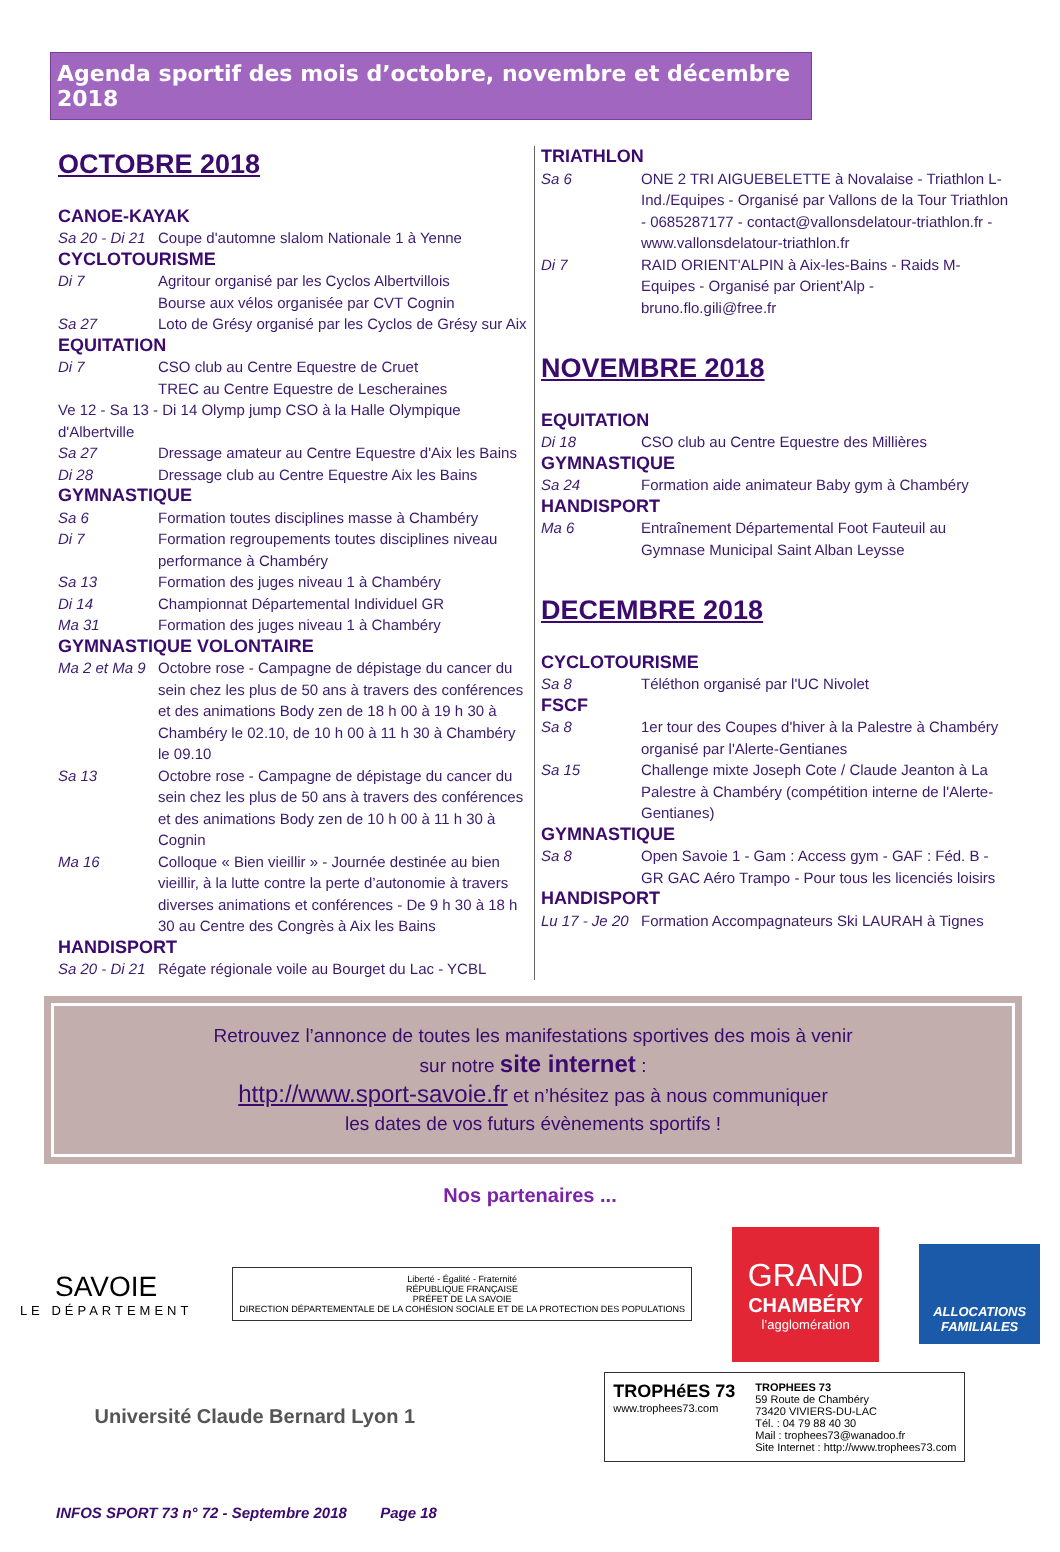Agenda sportif des mois d’octobre, novembre et décembre 2018
OCTOBRE 2018
CANOE-KAYAK
Sa 20 - Di 21 Coupe d'automne slalom Nationale 1 à Yenne
CYCLOTOURISME
Di 7 Agritour organisé par les Cyclos Albertvillois
Bourse aux vélos organisée par CVT Cognin
Sa 27 Loto de Grésy organisé par les Cyclos de Grésy sur Aix
EQUITATION
Di 7 CSO club au Centre Equestre de Cruet
TREC au Centre Equestre de Lescheraines
Ve 12 - Sa 13 - Di 14 Olymp jump CSO à la Halle Olympique d'Albertville
Sa 27 Dressage amateur au Centre Equestre d'Aix les Bains
Di 28 Dressage club au Centre Equestre Aix les Bains
GYMNASTIQUE
Sa 6 Formation toutes disciplines masse à Chambéry
Di 7 Formation regroupements toutes disciplines niveau performance à Chambéry
Sa 13 Formation des juges niveau 1 à Chambéry
Di 14 Championnat Départemental Individuel GR
Ma 31 Formation des juges niveau 1 à Chambéry
GYMNASTIQUE VOLONTAIRE
Ma 2 et Ma 9 Octobre rose - Campagne de dépistage du cancer du sein chez les plus de 50 ans à travers des conférences et des animations Body zen de 18 h 00 à 19 h 30 à Chambéry le 02.10, de 10 h 00 à 11 h 30 à Chambéry le 09.10
Sa 13 Octobre rose - Campagne de dépistage du cancer du sein chez les plus de 50 ans à travers des conférences et des animations Body zen de 10 h 00 à 11 h 30 à Cognin
Ma 16 Colloque « Bien vieillir » - Journée destinée au bien vieillir, à la lutte contre la perte d’autonomie à travers diverses animations et conférences - De 9 h 30 à 18 h 30 au Centre des Congrès à Aix les Bains
HANDISPORT
Sa 20 - Di 21 Régate régionale voile au Bourget du Lac - YCBL
TRIATHLON
Sa 6 ONE 2 TRI AIGUEBELETTE à Novalaise - Triathlon L-Ind./Equipes - Organisé par Vallons de la Tour Triathlon - 0685287177 - contact@vallonsdelatour-triathlon.fr - www.vallonsdelatour-triathlon.fr
Di 7 RAID ORIENT'ALPIN à Aix-les-Bains - Raids M-Equipes - Organisé par Orient'Alp - bruno.flo.gili@free.fr
NOVEMBRE 2018
EQUITATION
Di 18 CSO club au Centre Equestre des Millières
GYMNASTIQUE
Sa 24 Formation aide animateur Baby gym à Chambéry
HANDISPORT
Ma 6 Entraînement Départemental Foot Fauteuil au Gymnase Municipal Saint Alban Leysse
DECEMBRE 2018
CYCLOTOURISME
Sa 8 Téléthon organisé par l'UC Nivolet
FSCF
Sa 8 1er tour des Coupes d'hiver à la Palestre à Chambéry organisé par l'Alerte-Gentianes
Sa 15 Challenge mixte Joseph Cote / Claude Jeanton à La Palestre à Chambéry (compétition interne de l'Alerte-Gentianes)
GYMNASTIQUE
Sa 8 Open Savoie 1 - Gam : Access gym - GAF : Féd. B - GR GAC Aéro Trampo - Pour tous les licenciés loisirs
HANDISPORT
Lu 17 - Je 20 Formation Accompagnateurs Ski LAURAH à Tignes
Retrouvez l’annonce de toutes les manifestations sportives des mois à venir
sur notre site internet :
http://www.sport-savoie.fr et n’hésitez pas à nous communiquer
les dates de vos futurs évènements sportifs !
Nos partenaires ...
SAVOIE
LE DÉPARTEMENT
Liberté - Égalité - Fraternité
RÉPUBLIQUE FRANÇAISE
PRÉFET DE LA SAVOIE
DIRECTION DÉPARTEMENTALE DE LA COHÉSION SOCIALE ET DE LA PROTECTION DES POPULATIONS
GRAND
CHAMBÉRY
l’agglomération
ALLOCATIONS
FAMILIALES
Université Claude Bernard Lyon 1
TROPHéES 73
www.trophees73.com
TROPHEES 73
59 Route de Chambéry
73420 VIVIERS-DU-LAC
Tél. : 04 79 88 40 30
Mail : trophees73@wanadoo.fr
Site Internet : http://www.trophees73.com
INFOS SPORT 73 n° 72 - Septembre 2018 Page 18